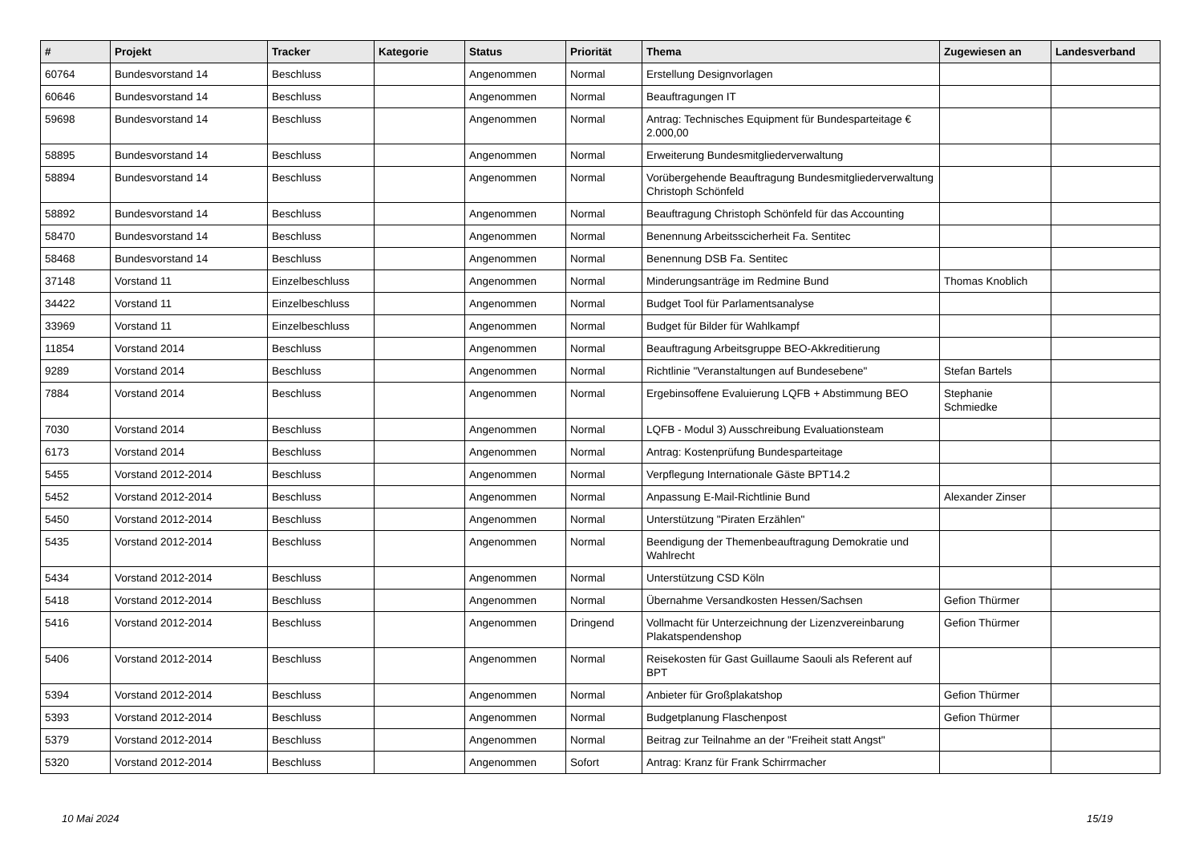| # | Projekt | Tracker | Kategorie | Status | Priorität | Thema | Zugewiesen an | Landesverband |
| --- | --- | --- | --- | --- | --- | --- | --- | --- |
| 60764 | Bundesvorstand 14 | Beschluss | | Angenommen | Normal | Erstellung Designvorlagen | | |
| 60646 | Bundesvorstand 14 | Beschluss | | Angenommen | Normal | Beauftragungen IT | | |
| 59698 | Bundesvorstand 14 | Beschluss | | Angenommen | Normal | Antrag: Technisches Equipment für Bundesparteitage € 2.000,00 | | |
| 58895 | Bundesvorstand 14 | Beschluss | | Angenommen | Normal | Erweiterung Bundesmitgliederverwaltung | | |
| 58894 | Bundesvorstand 14 | Beschluss | | Angenommen | Normal | Vorübergehende Beauftragung Bundesmitgliederverwaltung Christoph Schönfeld | | |
| 58892 | Bundesvorstand 14 | Beschluss | | Angenommen | Normal | Beauftragung Christoph Schönfeld für das Accounting | | |
| 58470 | Bundesvorstand 14 | Beschluss | | Angenommen | Normal | Benennung Arbeitsscicherheit Fa. Sentitec | | |
| 58468 | Bundesvorstand 14 | Beschluss | | Angenommen | Normal | Benennung DSB Fa. Sentitec | | |
| 37148 | Vorstand 11 | Einzelbeschluss | | Angenommen | Normal | Minderungsanträge im Redmine Bund | Thomas Knoblich | |
| 34422 | Vorstand 11 | Einzelbeschluss | | Angenommen | Normal | Budget Tool für Parlamentsanalyse | | |
| 33969 | Vorstand 11 | Einzelbeschluss | | Angenommen | Normal | Budget für Bilder für Wahlkampf | | |
| 11854 | Vorstand 2014 | Beschluss | | Angenommen | Normal | Beauftragung Arbeitsgruppe BEO-Akkreditierung | | |
| 9289 | Vorstand 2014 | Beschluss | | Angenommen | Normal | Richtlinie "Veranstaltungen auf Bundesebene" | Stefan Bartels | |
| 7884 | Vorstand 2014 | Beschluss | | Angenommen | Normal | Ergebinsoffene Evaluierung LQFB + Abstimmung BEO | Stephanie Schmiedke | |
| 7030 | Vorstand 2014 | Beschluss | | Angenommen | Normal | LQFB - Modul 3) Ausschreibung Evaluationsteam | | |
| 6173 | Vorstand 2014 | Beschluss | | Angenommen | Normal | Antrag: Kostenprüfung Bundesparteitage | | |
| 5455 | Vorstand 2012-2014 | Beschluss | | Angenommen | Normal | Verpflegung Internationale Gäste BPT14.2 | | |
| 5452 | Vorstand 2012-2014 | Beschluss | | Angenommen | Normal | Anpassung E-Mail-Richtlinie Bund | Alexander Zinser | |
| 5450 | Vorstand 2012-2014 | Beschluss | | Angenommen | Normal | Unterstützung "Piraten Erzählen" | | |
| 5435 | Vorstand 2012-2014 | Beschluss | | Angenommen | Normal | Beendigung der Themenbeauftragung Demokratie und Wahlrecht | | |
| 5434 | Vorstand 2012-2014 | Beschluss | | Angenommen | Normal | Unterstützung CSD Köln | | |
| 5418 | Vorstand 2012-2014 | Beschluss | | Angenommen | Normal | Übernahme Versandkosten Hessen/Sachsen | Gefion Thürmer | |
| 5416 | Vorstand 2012-2014 | Beschluss | | Angenommen | Dringend | Vollmacht für Unterzeichnung der Lizenzvereinbarung Plakatspendenshop | Gefion Thürmer | |
| 5406 | Vorstand 2012-2014 | Beschluss | | Angenommen | Normal | Reisekosten für Gast Guillaume Saouli als Referent auf BPT | | |
| 5394 | Vorstand 2012-2014 | Beschluss | | Angenommen | Normal | Anbieter für Großplakatshop | Gefion Thürmer | |
| 5393 | Vorstand 2012-2014 | Beschluss | | Angenommen | Normal | Budgetplanung Flaschenpost | Gefion Thürmer | |
| 5379 | Vorstand 2012-2014 | Beschluss | | Angenommen | Normal | Beitrag zur Teilnahme an der "Freiheit statt Angst" | | |
| 5320 | Vorstand 2012-2014 | Beschluss | | Angenommen | Sofort | Antrag: Kranz für Frank Schirrmacher | | |
10 Mai 2024 15/19